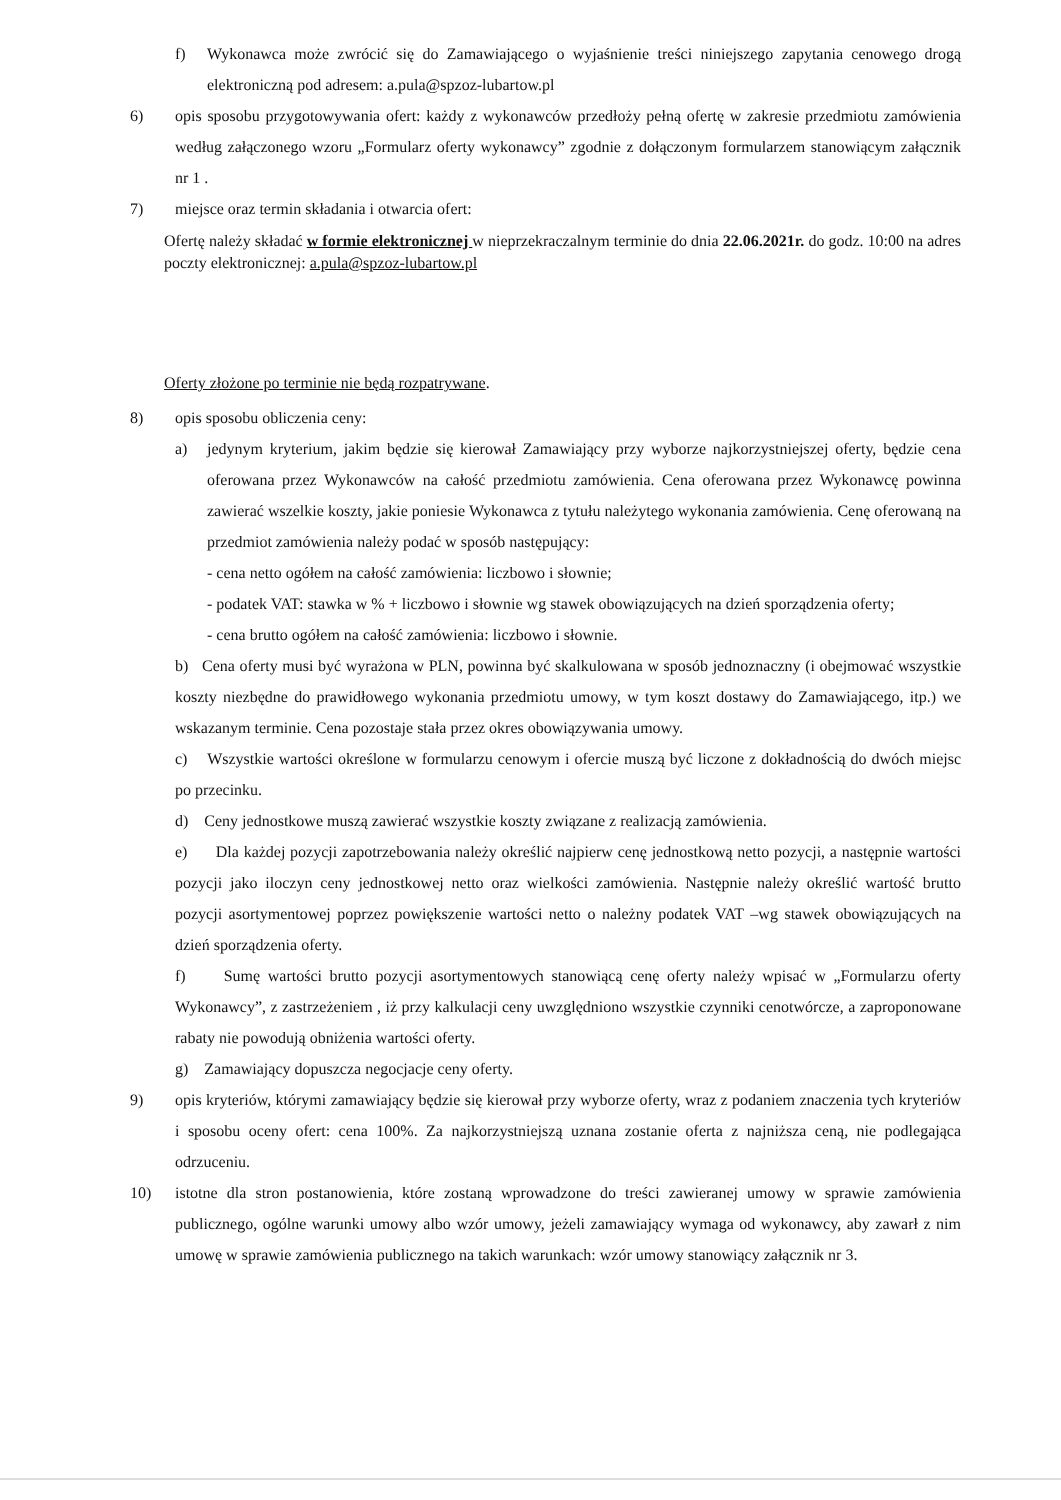f) Wykonawca może zwrócić się do Zamawiającego o wyjaśnienie treści niniejszego zapytania cenowego drogą elektroniczną pod adresem: a.pula@spzoz-lubartow.pl
6) opis sposobu przygotowywania ofert: każdy z wykonawców przedłoży pełną ofertę w zakresie przedmiotu zamówienia według załączonego wzoru „Formularz oferty wykonawcy” zgodnie z dołączonym formularzem stanowiącym załącznik nr 1 .
7) miejsce oraz termin składania i otwarcia ofert:
Ofertę należy składać w formie elektronicznej w nieprzekraczalnym terminie do dnia 22.06.2021r. do godz. 10:00 na adres poczty elektronicznej: a.pula@spzoz-lubartow.pl
Oferty złożone po terminie nie będą rozpatrywane.
8) opis sposobu obliczenia ceny:
a) jedynym kryterium, jakim będzie się kierował Zamawiający przy wyborze najkorzystniejszej oferty, będzie cena oferowana przez Wykonawców na całość przedmiotu zamówienia. Cena oferowana przez Wykonawcę powinna zawierać wszelkie koszty, jakie poniesie Wykonawca z tytułu należytego wykonania zamówienia. Cenę oferowaną na przedmiot zamówienia należy podać w sposób następujący:
- cena netto ogółem na całość zamówienia: liczbowo i słownie;
- podatek VAT: stawka w % + liczbowo i słownie wg stawek obowiązujących na dzień sporządzenia oferty;
- cena brutto ogółem na całość zamówienia: liczbowo i słownie.
b) Cena oferty musi być wyrażona w PLN, powinna być skalkulowana w sposób jednoznaczny (i obejmować wszystkie koszty niezbędne do prawidłowego wykonania przedmiotu umowy, w tym koszt dostawy do Zamawiającego, itp.) we wskazanym terminie. Cena pozostaje stała przez okres obowiązywania umowy.
c) Wszystkie wartości określone w formularzu cenowym i ofercie muszą być liczone z dokładnością do dwóch miejsc po przecinku.
d) Ceny jednostkowe muszą zawierać wszystkie koszty związane z realizacją zamówienia.
e) Dla każdej pozycji zapotrzebowania należy określić najpierw cenę jednostkową netto pozycji, a następnie wartości pozycji jako iloczyn ceny jednostkowej netto oraz wielkości zamówienia. Następnie należy określić wartość brutto pozycji asortymentowej poprzez powiększenie wartości netto o należny podatek VAT –wg stawek obowiązujących na dzień sporządzenia oferty.
f) Sumę wartości brutto pozycji asortymentowych stanowiącą cenę oferty należy wpisać w „Formularzu oferty Wykonawcy”, z zastrzeżeniem , iż przy kalkulacji ceny uwzględniono wszystkie czynniki cenotwórcze, a zaproponowane rabaty nie powodują obniżenia wartości oferty.
g) Zamawiający dopuszcza negocjacje ceny oferty.
9) opis kryteriów, którymi zamawiający będzie się kierował przy wyborze oferty, wraz z podaniem znaczenia tych kryteriów i sposobu oceny ofert: cena 100%. Za najkorzystniejszą uznana zostanie oferta z najniższa ceną, nie podlegająca odrzuceniu.
10) istotne dla stron postanowienia, które zostaną wprowadzone do treści zawieranej umowy w sprawie zamówienia publicznego, ogólne warunki umowy albo wzór umowy, jeżeli zamawiający wymaga od wykonawcy, aby zawarł z nim umowę w sprawie zamówienia publicznego na takich warunkach: wzór umowy stanowiący załącznik nr 3.